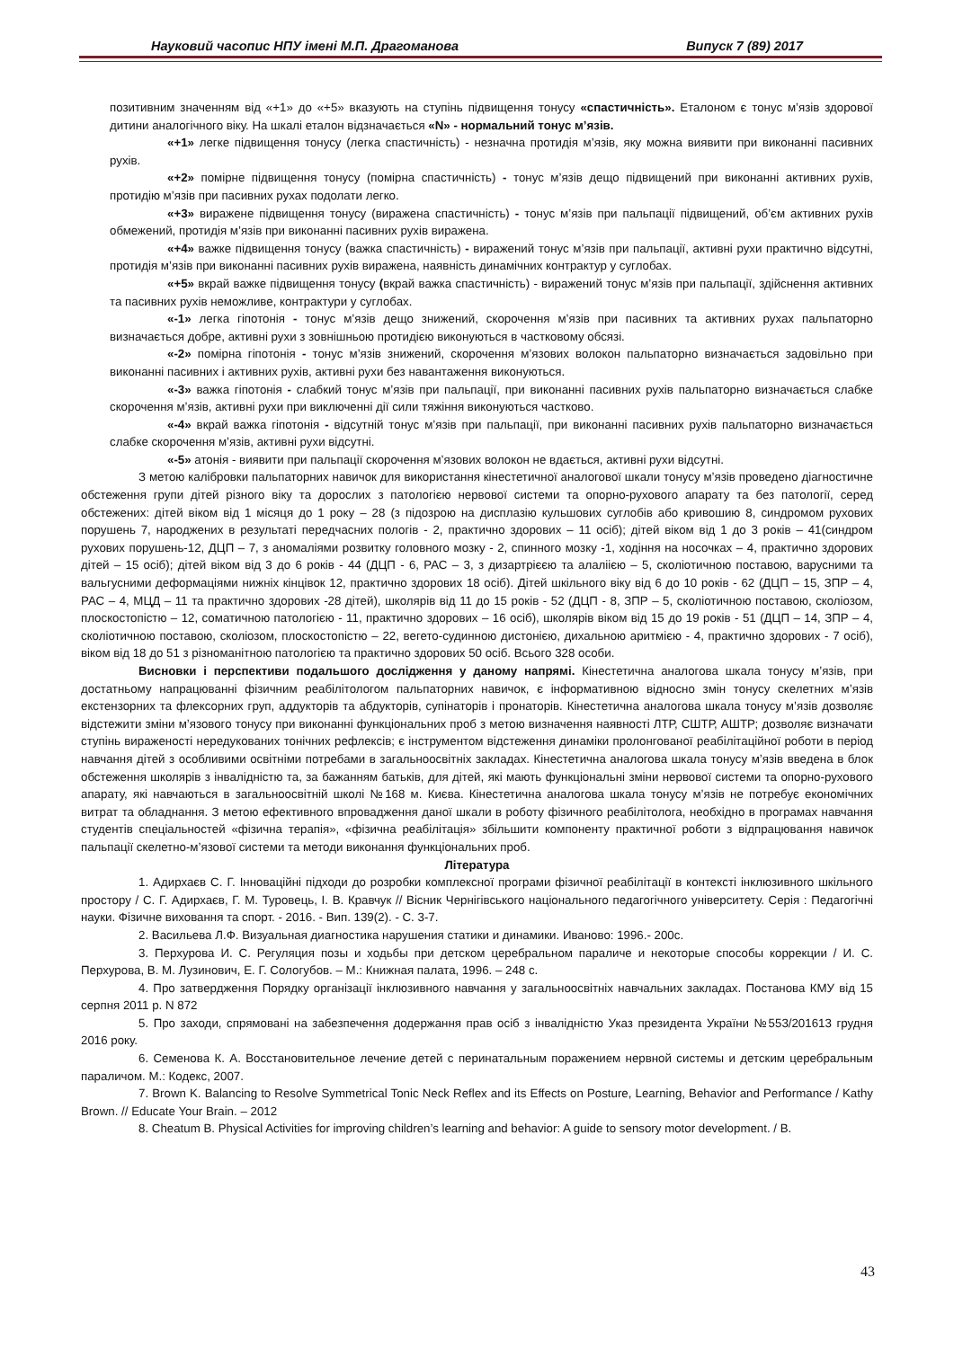Науковий часопис НПУ імені М.П. Драгоманова Випуск 7 (89) 2017
позитивним значенням від «+1» до «+5» вказують на ступінь підвищення тонусу «спастичність». Еталоном є тонус м’язів здорової дитини аналогічного віку. На шкалі еталон відзначається «N» - нормальний тонус м’язів.
«+1» легке підвищення тонусу (легка спастичність) - незначна протидія м’язів, яку можна виявити при виконанні пасивних рухів.
«+2» помірне підвищення тонусу (помірна спастичність) - тонус м’язів дещо підвищений при виконанні активних рухів, протидію м’язів при пасивних рухах подолати легко.
«+3» виражене підвищення тонусу (виражена спастичність) - тонус м’язів при пальпації підвищений, об’єм активних рухів обмежений, протидія м’язів при виконанні пасивних рухів виражена.
«+4» важке підвищення тонусу (важка спастичність) - виражений тонус м’язів при пальпації, активні рухи практично відсутні, протидія м’язів при виконанні пасивних рухів виражена, наявність динамічних контрактур у суглобах.
«+5» вкрай важке підвищення тонусу (вкрай важка спастичність) - виражений тонус м’язів при пальпації, здійснення активних та пасивних рухів неможливе, контрактури у суглобах.
«-1» легка гіпотонія - тонус м’язів дещо знижений, скорочення м’язів при пасивних та активних рухах пальпаторно визначається добре, активні рухи з зовнішньою протидією виконуються в частковому обсязі.
«-2» помірна гіпотонія - тонус м’язів знижений, скорочення м’язових волокон пальпаторно визначається задовільно при виконанні пасивних і активних рухів, активні рухи без навантаження виконуються.
«-3» важка гіпотонія - слабкий тонус м’язів при пальпації, при виконанні пасивних рухів пальпаторно визначається слабке скорочення м’язів, активні рухи при виключенні дії сили тяжіння виконуються частково.
«-4» вкрай важка гіпотонія - відсутній тонус м’язів при пальпації, при виконанні пасивних рухів пальпаторно визначається слабке скорочення м’язів, активні рухи відсутні.
«-5» атонія - виявити при пальпації скорочення м’язових волокон не вдається, активні рухи відсутні.
З метою калібровки пальпаторних навичок для використання кінестетичної аналогової шкали тонусу м’язів проведено діагностичне обстеження групи дітей різного віку та дорослих з патологією нервової системи та опорно-рухового апарату та без патології, серед обстежених: дітей віком від 1 місяця до 1 року – 28 (з підозрою на дисплазію кульшових суглобів або кривошию 8, синдромом рухових порушень 7, народжених в результаті передчасних пологів - 2, практично здорових – 11 осіб); дітей віком від 1 до 3 років – 41(синдром рухових порушень-12, ДЦП – 7, з аномаліями розвитку головного мозку - 2, спинного мозку -1, ходіння на носочках – 4, практично здорових дітей – 15 осіб); дітей віком від 3 до 6 років - 44 (ДЦП - 6, РАС – 3, з дизартрієєю та алаліією – 5, сколіотичною поставою, варусними та вальгусними деформаціями нижніх кінцівок 12, практично здорових 18 осіб). Дітей шкільного віку від 6 до 10 років - 62 (ДЦП – 15, ЗПР – 4, РАС – 4, МЦД – 11 та практично здорових -28 дітей), школярів від 11 до 15 років - 52 (ДЦП - 8, ЗПР – 5, сколіотичною поставою, сколіозом, плоскостопістю – 12, соматичною патологією - 11, практично здорових – 16 осіб), школярів віком від 15 до 19 років - 51 (ДЦП – 14, ЗПР – 4, сколіотичною поставою, сколіозом, плоскостопістю – 22, вегето-судинною дистонією, дихальною аритмією - 4, практично здорових - 7 осіб), віком від 18 до 51 з різноманітною патологією та практично здорових 50 осіб. Всього 328 особи.
Висновки і перспективи подальшого дослідження у даному напрямі. Кінестетична аналогова шкала тонусу м’язів, при достатньому напрацюванні фізичним реабілітологом пальпаторних навичок, є інформативною відносно змін тонусу скелетних м’язів екстензорних та флексорних груп, аддукторів та абдукторів, супінаторів і пронаторів. Кінестетична аналогова шкала тонусу м’язів дозволяє відстежити зміни м’язового тонусу при виконанні функціональних проб з метою визначення наявності ЛТР, СШТР, АШТР; дозволяє визначати ступінь вираженості нередукованих тонічних рефлексів; є інструментом відстеження динаміки пролонгованої реабілітаційної роботи в період навчання дітей з особливими освітніми потребами в загальноосвітніх закладах. Кінестетична аналогова шкала тонусу м’язів введена в блок обстеження школярів з інвалідністю та, за бажанням батьків, для дітей, які мають функціональні зміни нервової системи та опорно-рухового апарату, які навчаються в загальноосвітній школі №168 м. Києва. Кінестетична аналогова шкала тонусу м’язів не потребує економічних витрат та обладнання. З метою ефективного впровадження даної шкали в роботу фізичного реабілітолога, необхідно в програмах навчання студентів спеціальностей «фізична терапія», «фізична реабілітація» збільшити компоненту практичної роботи з відпрацювання навичок пальпації скелетно-м’язової системи та методи виконання функціональних проб.
Література
1. Адирхаєв С. Г. Інноваційні підходи до розробки комплексної програми фізичної реабілітації в контексті інклюзивного шкільного простору / С. Г. Адирхаєв, Г. М. Туровець, І. В. Кравчук // Вісник Чернігівського національного педагогічного університету. Серія : Педагогічні науки. Фізичне виховання та спорт. - 2016. - Вип. 139(2). - С. 3-7.
2. Васильева Л.Ф. Визуальная диагностика нарушения статики и динамики. Иваново: 1996.- 200с.
3. Перхурова И. С. Регуляция позы и ходьбы при детском церебральном параличе и некоторые способы коррекции / И. С. Перхурова, В. М. Лузинович, Е. Г. Сологубов. – М.: Книжная палата, 1996. – 248 с.
4. Про затвердження Порядку організації інклюзивного навчання у загальноосвітніх навчальних закладах. Постанова КМУ від 15 серпня 2011 р. N 872
5. Про заходи, спрямовані на забезпечення додержання прав осіб з інвалідністю Указ президента України №553/201613 грудня 2016 року.
6. Семенова К. А. Восстановительное лечение детей с перинатальным поражением нервной системы и детским церебральным параличом. М.: Кодекс, 2007.
7. Brown K. Balancing to Resolve Symmetrical Tonic Neck Reflex and its Effects on Posture, Learning, Behavior and Performance / Kathy Brown. // Educate Your Brain. – 2012
8. Cheatum B. Physical Activities for improving children’s learning and behavior: A guide to sensory motor development. / B.
43